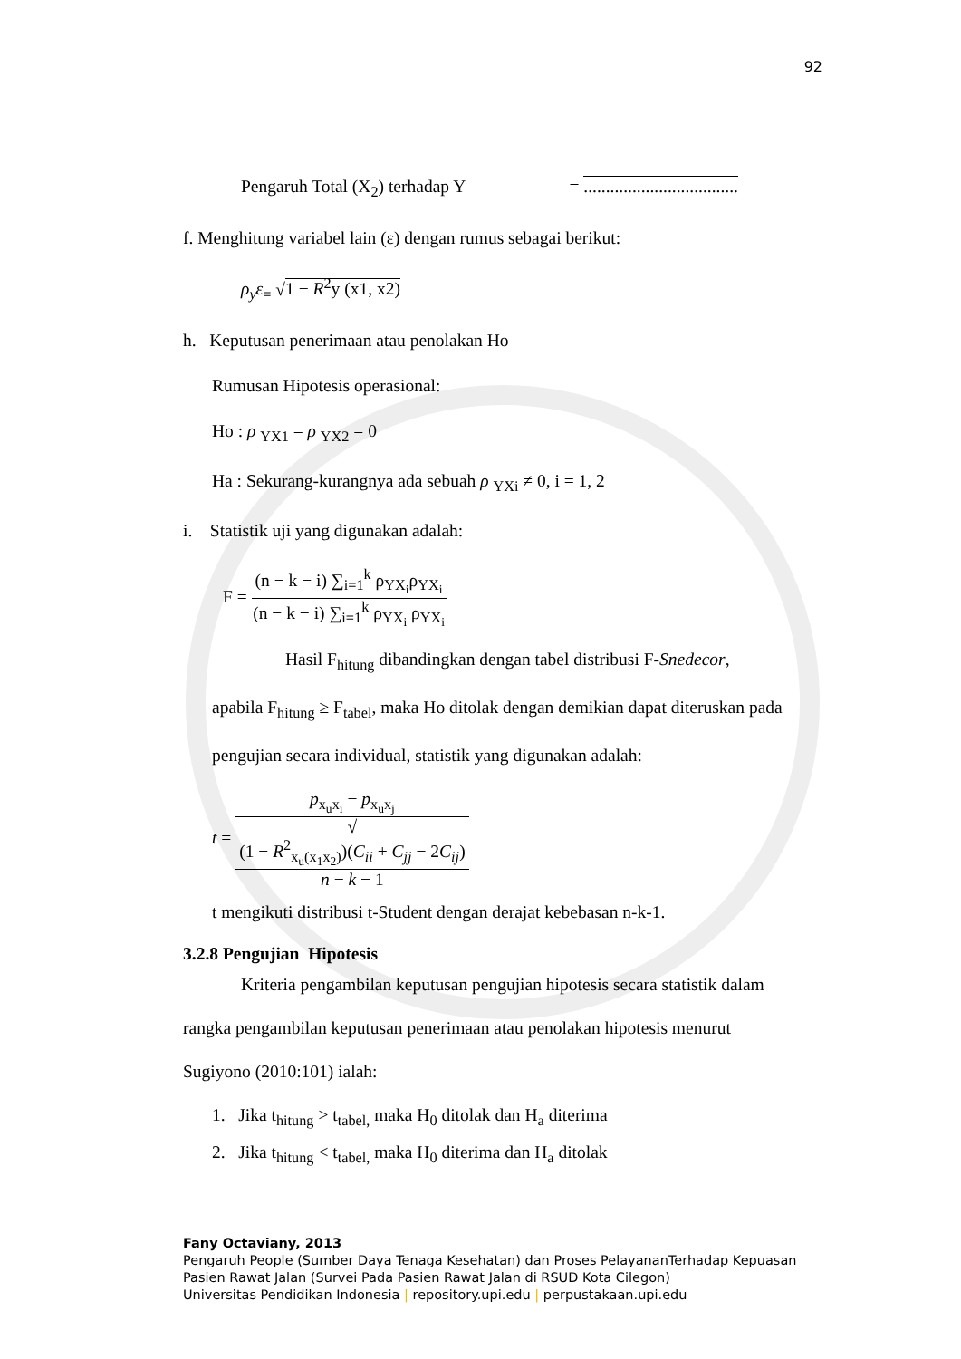92
Pengaruh Total (X<sub>2</sub>) terhadap Y = ...................................
f. Menghitung variabel lain (ε) dengan rumus sebagai berikut:
ρ<sub>y</sub>ε<sub>=</sub> √1 − R<sup>2</sup>y (x1, x2)
h. Keputusan penerimaan atau penolakan Ho
Rumusan Hipotesis operasional:
Ho : ρ <sub>YX1</sub> = ρ <sub>YX2</sub> = 0
Ha : Sekurang-kurangnya ada sebuah ρ <sub>YXi</sub> ≠ 0, i = 1, 2
i. Statistik uji yang digunakan adalah:
F = (n − k − i) ∑<sub>i=1</sub><sup>k</sup> ρ<sub>YX<sub>i</sub></sub>ρ<sub>YX<sub>i</sub></sub> (n − k − i) ∑<sub>i=1</sub><sup>k</sup> ρ<sub>YX<sub>i</sub></sub> ρ<sub>YX<sub>i</sub></sub>
Hasil F<sub>hitung</sub> dibandingkan dengan tabel distribusi F-Snedecor,
apabila F<sub>hitung</sub> ≥ F<sub>tabel</sub>, maka Ho ditolak dengan demikian dapat diteruskan pada
pengujian secara individual, statistik yang digunakan adalah:
t = p<sub>x<sub>u</sub>x<sub>i</sub></sub> − p<sub>x<sub>u</sub>x<sub>j</sub></sub> √
(1 − R<sup>2</sup><sub>x<sub>u</sub>(x<sub>1</sub>x<sub>2</sub>)</sub>)(C<sub>ii</sub> + C<sub>jj</sub> − 2C<sub>ij</sub>)
n − k − 1
t mengikuti distribusi t-Student dengan derajat kebebasan n-k-1.
3.2.8 Pengujian Hipotesis
Kriteria pengambilan keputusan pengujian hipotesis secara statistik dalam
rangka pengambilan keputusan penerimaan atau penolakan hipotesis menurut
Sugiyono (2010:101) ialah:
1. Jika t<sub>hitung</sub> > t<sub>tabel,</sub> maka H<sub>0</sub> ditolak dan H<sub>a</sub> diterima
2. Jika t<sub>hitung</sub> < t<sub>tabel,</sub> maka H<sub>0</sub> diterima dan H<sub>a</sub> ditolak
Fany Octaviany, 2013
Pengaruh People (Sumber Daya Tenaga Kesehatan) dan Proses PelayananTerhadap Kepuasan
Pasien Rawat Jalan (Survei Pada Pasien Rawat Jalan di RSUD Kota Cilegon)
Universitas Pendidikan Indonesia | repository.upi.edu | perpustakaan.upi.edu